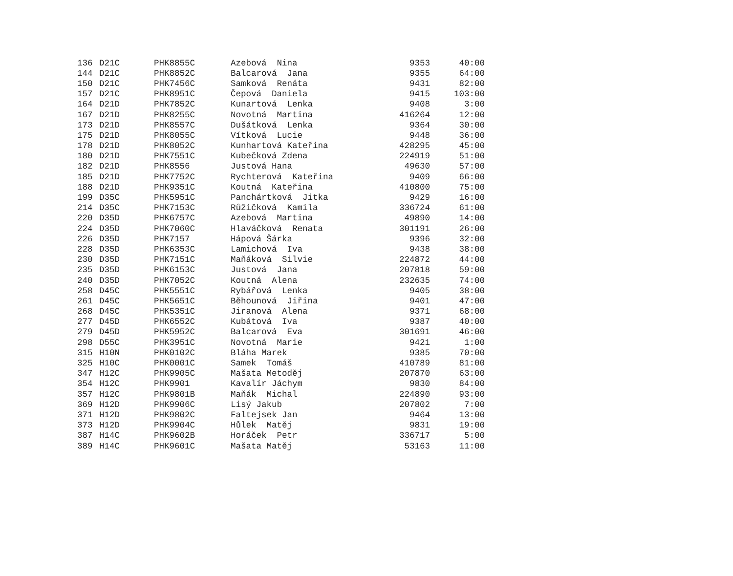| 136 | D21C | PHK8855C | Azebová Nina | 9353 | 40:00 |
| 144 | D21C | PHK8852C | Balcarová Jana | 9355 | 64:00 |
| 150 | D21C | PHK7456C | Samková Renáta | 9431 | 82:00 |
| 157 | D21C | PHK8951C | Čepová Daniela | 9415 | 103:00 |
| 164 | D21D | PHK7852C | Kunartová Lenka | 9408 | 3:00 |
| 167 | D21D | PHK8255C | Novotná Martina | 416264 | 12:00 |
| 173 | D21D | PHK8557C | Dušátková Lenka | 9364 | 30:00 |
| 175 | D21D | PHK8055C | Vítková Lucie | 9448 | 36:00 |
| 178 | D21D | PHK8052C | Kunhartová Kateřina | 428295 | 45:00 |
| 180 | D21D | PHK7551C | Kubečková Zdena | 224919 | 51:00 |
| 182 | D21D | PHK8556 | Justová Hana | 49630 | 57:00 |
| 185 | D21D | PHK7752C | Rychterová Kateřina | 9409 | 66:00 |
| 188 | D21D | PHK9351C | Koutná Kateřina | 410800 | 75:00 |
| 199 | D35C | PHK5951C | Panchártková Jitka | 9429 | 16:00 |
| 214 | D35C | PHK7153C | Růžičková Kamila | 336724 | 61:00 |
| 220 | D35D | PHK6757C | Azebová Martina | 49890 | 14:00 |
| 224 | D35D | PHK7060C | Hlaváčková Renata | 301191 | 26:00 |
| 226 | D35D | PHK7157 | Hápová Šárka | 9396 | 32:00 |
| 228 | D35D | PHK6353C | Lamichová Iva | 9438 | 38:00 |
| 230 | D35D | PHK7151C | Maňáková Silvie | 224872 | 44:00 |
| 235 | D35D | PHK6153C | Justová Jana | 207818 | 59:00 |
| 240 | D35D | PHK7052C | Koutná Alena | 232635 | 74:00 |
| 258 | D45C | PHK5551C | Rybářová Lenka | 9405 | 38:00 |
| 261 | D45C | PHK5651C | Běhounová Jiřina | 9401 | 47:00 |
| 268 | D45C | PHK5351C | Jiranová Alena | 9371 | 68:00 |
| 277 | D45D | PHK6552C | Kubátová Iva | 9387 | 40:00 |
| 279 | D45D | PHK5952C | Balcarová Eva | 301691 | 46:00 |
| 298 | D55C | PHK3951C | Novotná Marie | 9421 | 1:00 |
| 315 | H10N | PHK0102C | Bláha Marek | 9385 | 70:00 |
| 325 | H10C | PHK0001C | Samek Tomáš | 410789 | 81:00 |
| 347 | H12C | PHK9905C | Mašata Metoděj | 207870 | 63:00 |
| 354 | H12C | PHK9901 | Kavalír Jáchym | 9830 | 84:00 |
| 357 | H12C | PHK9801B | Maňák Michal | 224890 | 93:00 |
| 369 | H12D | PHK9906C | Lisý Jakub | 207802 | 7:00 |
| 371 | H12D | PHK9802C | Faltejsek Jan | 9464 | 13:00 |
| 373 | H12D | PHK9904C | Hůlek Matěj | 9831 | 19:00 |
| 387 | H14C | PHK9602B | Horáček Petr | 336717 | 5:00 |
| 389 | H14C | PHK9601C | Mašata Matěj | 53163 | 11:00 |